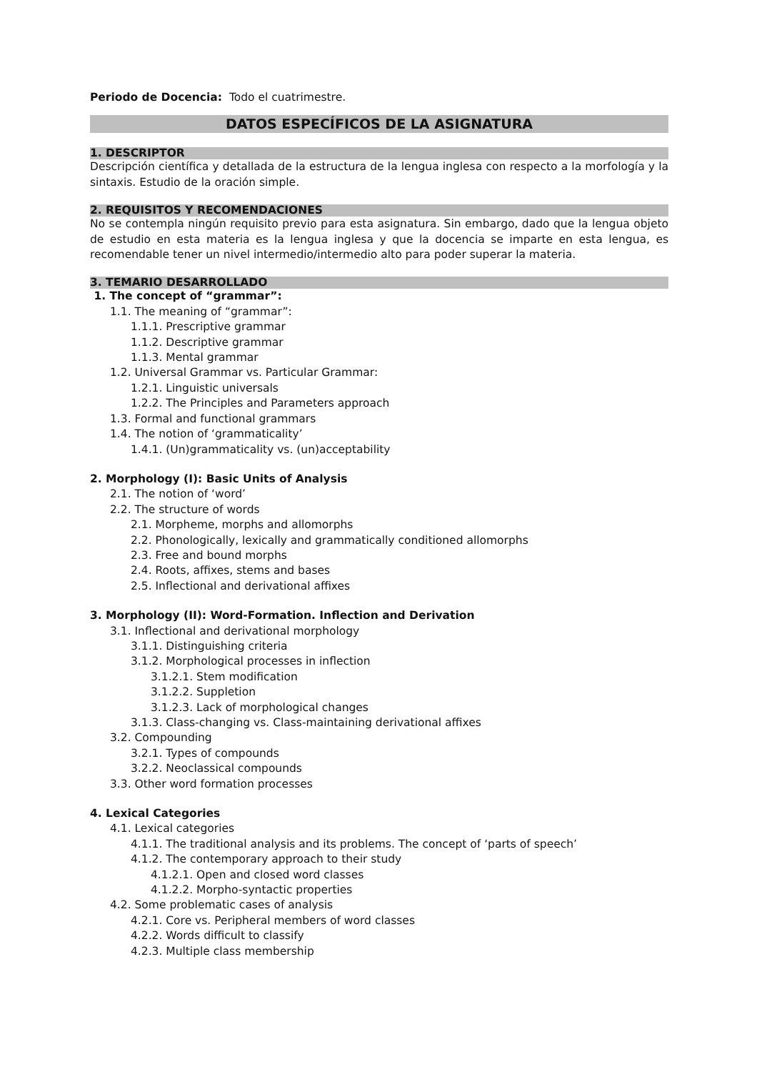Periodo de Docencia: Todo el cuatrimestre.
DATOS ESPECÍFICOS DE LA ASIGNATURA
1. DESCRIPTOR
Descripción científica y detallada de la estructura de la lengua inglesa con respecto a la morfología y la sintaxis. Estudio de la oración simple.
2. REQUISITOS Y RECOMENDACIONES
No se contempla ningún requisito previo para esta asignatura. Sin embargo, dado que la lengua objeto de estudio en esta materia es la lengua inglesa y que la docencia se imparte en esta lengua, es recomendable tener un nivel intermedio/intermedio alto para poder superar la materia.
3. TEMARIO DESARROLLADO
1. The concept of “grammar”:
1.1. The meaning of “grammar”:
1.1.1. Prescriptive grammar
1.1.2. Descriptive grammar
1.1.3. Mental grammar
1.2. Universal Grammar vs. Particular Grammar:
1.2.1. Linguistic universals
1.2.2. The Principles and Parameters approach
1.3. Formal and functional grammars
1.4. The notion of ‘grammaticality’
1.4.1. (Un)grammaticality vs. (un)acceptability
2. Morphology (I): Basic Units of Analysis
2.1. The notion of ‘word’
2.2. The structure of words
2.1. Morpheme, morphs and allomorphs
2.2. Phonologically, lexically and grammatically conditioned allomorphs
2.3. Free and bound morphs
2.4. Roots, affixes, stems and bases
2.5. Inflectional and derivational affixes
3. Morphology (II): Word-Formation. Inflection and Derivation
3.1. Inflectional and derivational morphology
3.1.1. Distinguishing criteria
3.1.2. Morphological processes in inflection
3.1.2.1. Stem modification
3.1.2.2. Suppletion
3.1.2.3. Lack of morphological changes
3.1.3. Class-changing vs. Class-maintaining derivational affixes
3.2. Compounding
3.2.1. Types of compounds
3.2.2. Neoclassical compounds
3.3. Other word formation processes
4. Lexical Categories
4.1. Lexical categories
4.1.1. The traditional analysis and its problems. The concept of ‘parts of speech’
4.1.2. The contemporary approach to their study
4.1.2.1. Open and closed word classes
4.1.2.2. Morpho-syntactic properties
4.2. Some problematic cases of analysis
4.2.1. Core vs. Peripheral members of word classes
4.2.2. Words difficult to classify
4.2.3. Multiple class membership